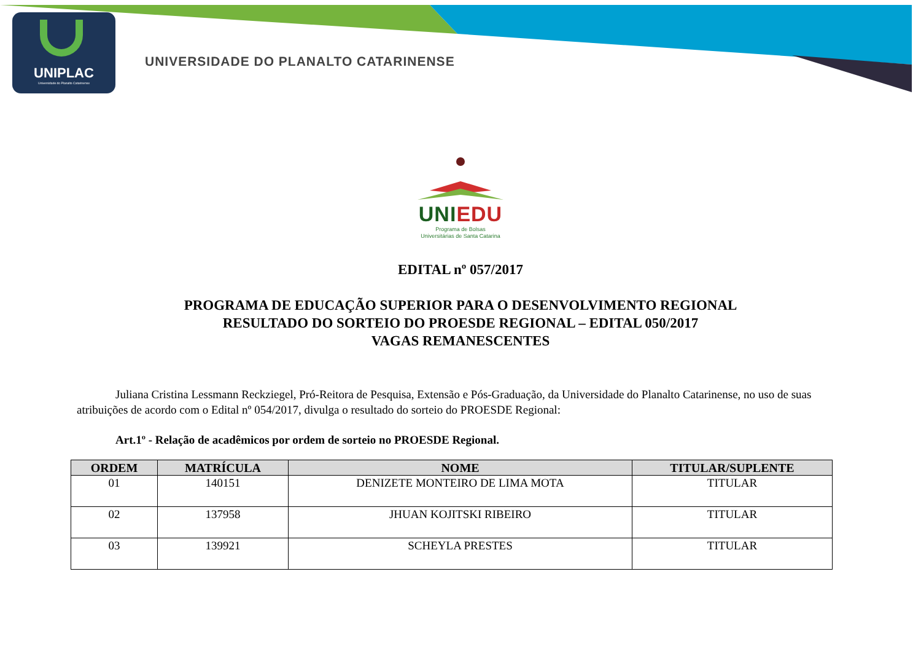UNIPLAC
Universidade do Planalto Catarinense
UNIVERSIDADE DO PLANALTO CATARINENSE
UNI EDU
Programa de Bolsas
Universitárias de Santa Catarina
EDITAL nº 057/2017
PROGRAMA DE EDUCAÇÃO SUPERIOR PARA O DESENVOLVIMENTO REGIONAL
RESULTADO DO SORTEIO DO PROESDE REGIONAL – EDITAL 050/2017
VAGAS REMANESCENTES
Juliana Cristina Lessmann Reckziegel, Pró-Reitora de Pesquisa, Extensão e Pós-Graduação, da Universidade do Planalto Catarinense, no uso de suas atribuições de acordo com o Edital nº 054/2017, divulga o resultado do sorteio do PROESDE Regional:
Art.1º - Relação de acadêmicos por ordem de sorteio no PROESDE Regional.
| ORDEM | MATRÍCULA | NOME | TITULAR/SUPLENTE |
| --- | --- | --- | --- |
| 01 | 140151 | DENIZETE MONTEIRO DE LIMA MOTA | TITULAR |
| 02 | 137958 | JHUAN KOJITSKI RIBEIRO | TITULAR |
| 03 | 139921 | SCHEYLA PRESTES | TITULAR |